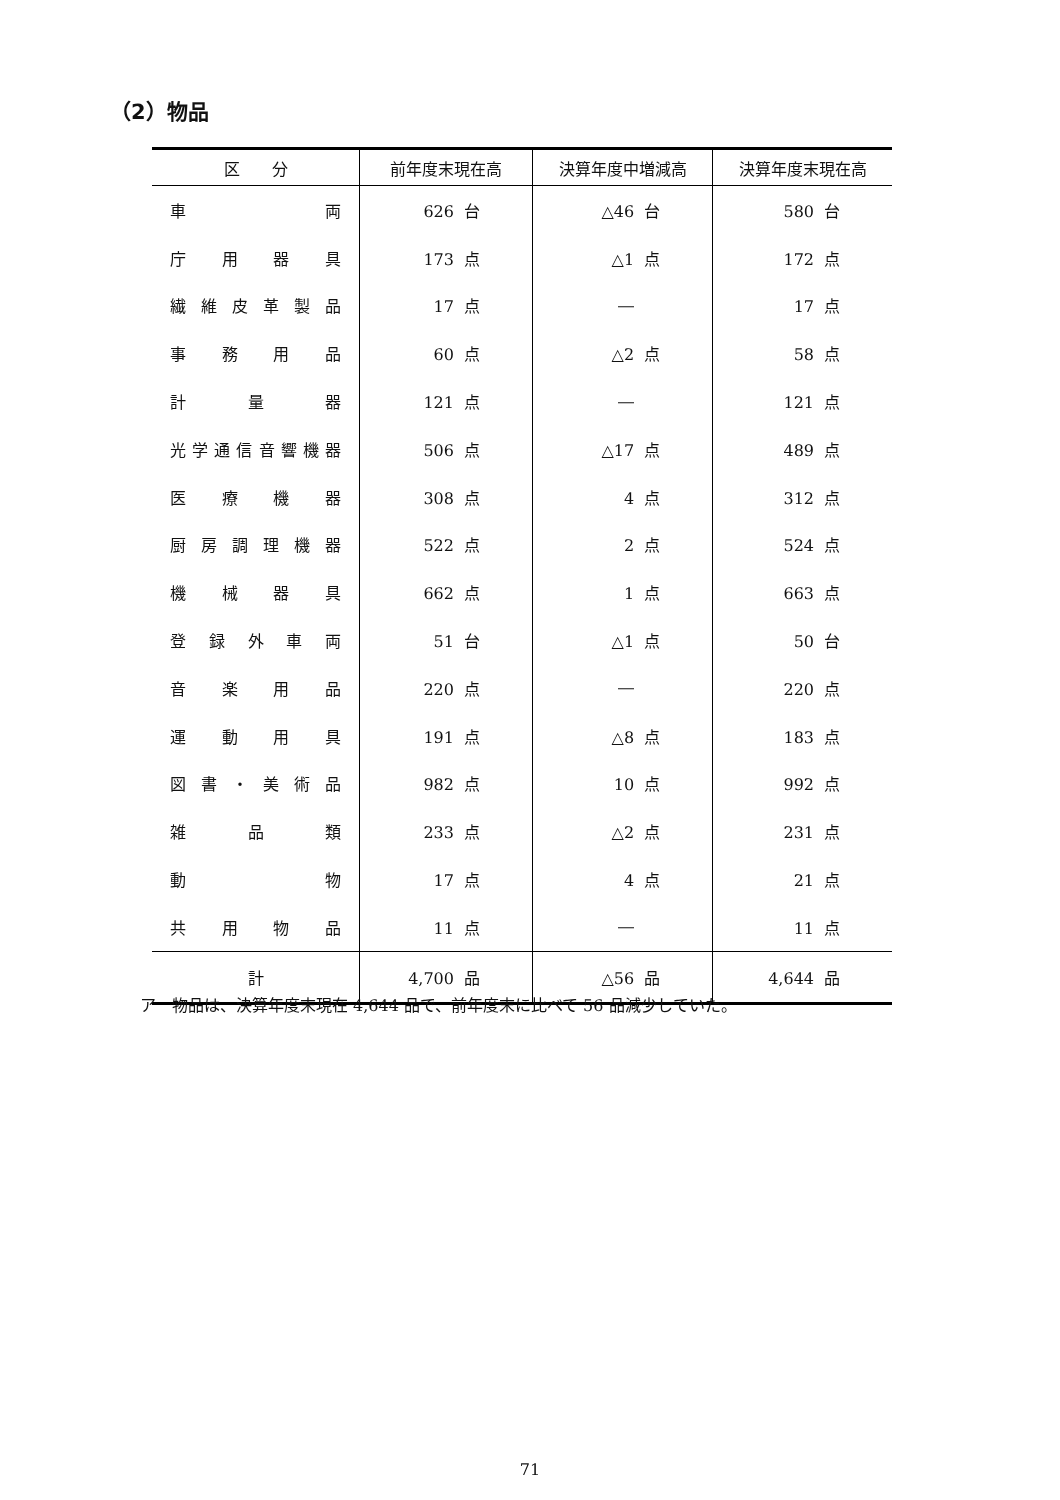（2）物品
| 区 分 | 前年度末現在高 | 決算年度中増減高 | 決算年度末現在高 |
| --- | --- | --- | --- |
| 車 両 | 626 台 | △46 台 | 580 台 |
| 庁 用 器 具 | 173 点 | △1 点 | 172 点 |
| 繊 維 皮 革 製 品 | 17 点 | ― | 17 点 |
| 事 務 用 品 | 60 点 | △2 点 | 58 点 |
| 計 量 器 | 121 点 | ― | 121 点 |
| 光学通信音響機器 | 506 点 | △17 点 | 489 点 |
| 医 療 機 器 | 308 点 | 4 点 | 312 点 |
| 厨 房 調 理 機 器 | 522 点 | 2 点 | 524 点 |
| 機 械 器 具 | 662 点 | 1 点 | 663 点 |
| 登 録 外 車 両 | 51 台 | △1 点 | 50 台 |
| 音 楽 用 品 | 220 点 | ― | 220 点 |
| 運 動 用 具 | 191 点 | △8 点 | 183 点 |
| 図 書 ・ 美 術 品 | 982 点 | 10 点 | 992 点 |
| 雑 品 類 | 233 点 | △2 点 | 231 点 |
| 動 物 | 17 点 | 4 点 | 21 点 |
| 共 用 物 品 | 11 点 | ― | 11 点 |
| 計 | 4,700 品 | △56 品 | 4,644 品 |
ア　物品は、決算年度末現在 4,644 品で、前年度末に比べて 56 品減少していた。
71